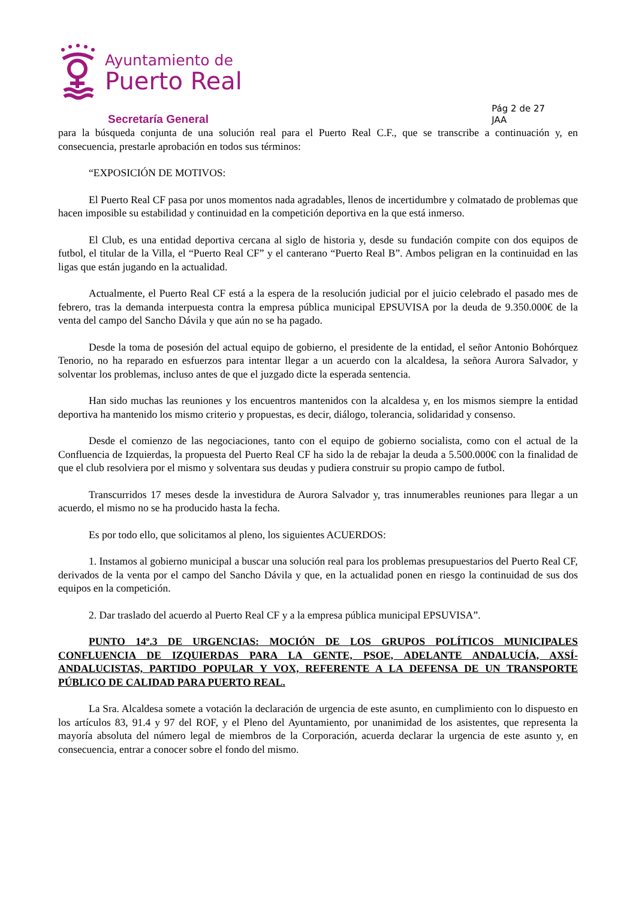Ayuntamiento de
Puerto Real
Secretaría General
Pág 2 de 27
JAA
para la búsqueda conjunta de una solución real para el Puerto Real C.F., que se transcribe a continuación y, en consecuencia, prestarle aprobación en todos sus términos:
“EXPOSICIÓN DE MOTIVOS:
El Puerto Real CF pasa por unos momentos nada agradables, llenos de incertidumbre y colmatado de problemas que hacen imposible su estabilidad y continuidad en la competición deportiva en la que está inmerso.
El Club, es una entidad deportiva cercana al siglo de historia y, desde su fundación compite con dos equipos de futbol, el titular de la Villa, el “Puerto Real CF” y el canterano “Puerto Real B”. Ambos peligran en la continuidad en las ligas que están jugando en la actualidad.
Actualmente, el Puerto Real CF está a la espera de la resolución judicial por el juicio celebrado el pasado mes de febrero, tras la demanda interpuesta contra la empresa pública municipal EPSUVISA por la deuda de 9.350.000€ de la venta del campo del Sancho Dávila y que aún no se ha pagado.
Desde la toma de posesión del actual equipo de gobierno, el presidente de la entidad, el señor Antonio Bohórquez Tenorio, no ha reparado en esfuerzos para intentar llegar a un acuerdo con la alcaldesa, la señora Aurora Salvador, y solventar los problemas, incluso antes de que el juzgado dicte la esperada sentencia.
Han sido muchas las reuniones y los encuentros mantenidos con la alcaldesa y, en los mismos siempre la entidad deportiva ha mantenido los mismo criterio y propuestas, es decir, diálogo, tolerancia, solidaridad y consenso.
Desde el comienzo de las negociaciones, tanto con el equipo de gobierno socialista, como con el actual de la Confluencia de Izquierdas, la propuesta del Puerto Real CF ha sido la de rebajar la deuda a 5.500.000€ con la finalidad de que el club resolviera por el mismo y solventara sus deudas y pudiera construir su propio campo de futbol.
Transcurridos 17 meses desde la investidura de Aurora Salvador y, tras innumerables reuniones para llegar a un acuerdo, el mismo no se ha producido hasta la fecha.
Es por todo ello, que solicitamos al pleno, los siguientes ACUERDOS:
1. Instamos al gobierno municipal a buscar una solución real para los problemas presupuestarios del Puerto Real CF, derivados de la venta por el campo del Sancho Dávila y que, en la actualidad ponen en riesgo la continuidad de sus dos equipos en la competición.
2. Dar traslado del acuerdo al Puerto Real CF y a la empresa pública municipal EPSUVISA”.
PUNTO 14º.3 DE URGENCIAS: MOCIÓN DE LOS GRUPOS POLÍTICOS MUNICIPALES CONFLUENCIA DE IZQUIERDAS PARA LA GENTE, PSOE, ADELANTE ANDALUCÍA, AXSÍ-ANDALUCISTAS, PARTIDO POPULAR Y VOX, REFERENTE A LA DEFENSA DE UN TRANSPORTE PÚBLICO DE CALIDAD PARA PUERTO REAL.
La Sra. Alcaldesa somete a votación la declaración de urgencia de este asunto, en cumplimiento con lo dispuesto en los artículos 83, 91.4 y 97 del ROF, y el Pleno del Ayuntamiento, por unanimidad de los asistentes, que representa la mayoría absoluta del número legal de miembros de la Corporación, acuerda declarar la urgencia de este asunto y, en consecuencia, entrar a conocer sobre el fondo del mismo.